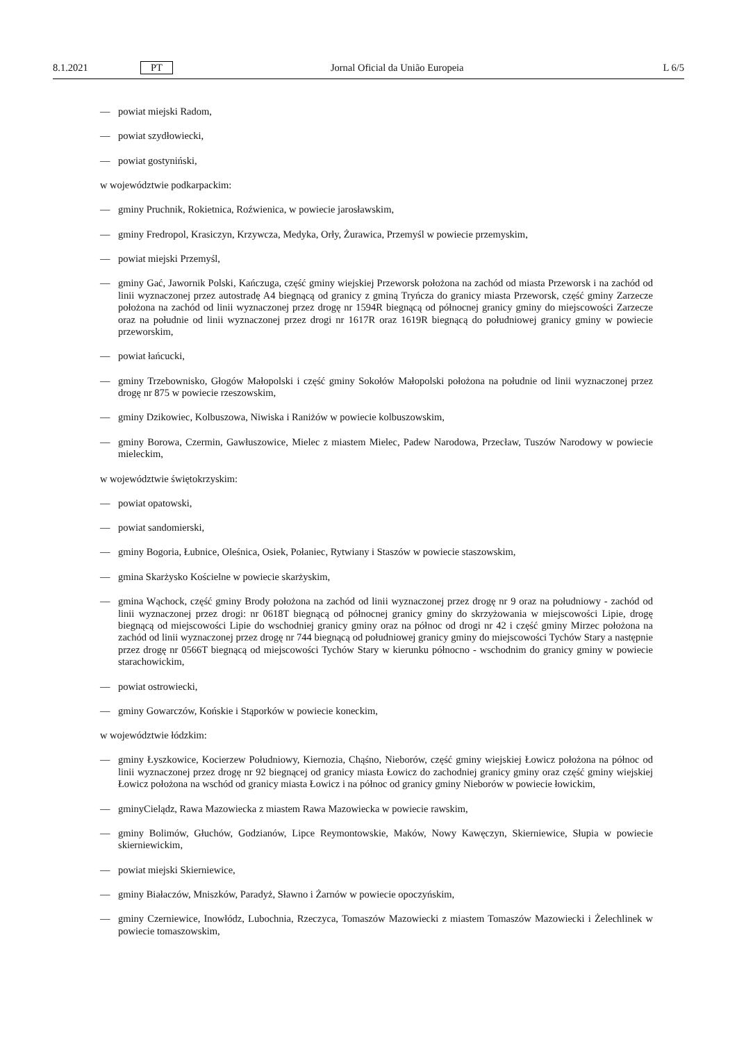8.1.2021 PT Jornal Oficial da União Europeia L 6/5
— powiat miejski Radom,
— powiat szydłowiecki,
— powiat gostyniński,
w województwie podkarpackim:
— gminy Pruchnik, Rokietnica, Roźwienica, w powiecie jarosławskim,
— gminy Fredropol, Krasiczyn, Krzywcza, Medyka, Orły, Żurawica, Przemyśl w powiecie przemyskim,
— powiat miejski Przemyśl,
— gminy Gać, Jawornik Polski, Kańczuga, część gminy wiejskiej Przeworsk położona na zachód od miasta Przeworsk i na zachód od linii wyznaczonej przez autostradę A4 biegnącą od granicy z gminą Tryńcza do granicy miasta Przeworsk, część gminy Zarzecze położona na zachód od linii wyznaczonej przez drogę nr 1594R biegnącą od północnej granicy gminy do miejscowości Zarzecze oraz na południe od linii wyznaczonej przez drogi nr 1617R oraz 1619R biegnącą do południowej granicy gminy w powiecie przeworskim,
— powiat łańcucki,
— gminy Trzebownisko, Głogów Małopolski i część gminy Sokołów Małopolski położona na południe od linii wyznaczonej przez drogę nr 875 w powiecie rzeszowskim,
— gminy Dzikowiec, Kolbuszowa, Niwiska i Raniżów w powiecie kolbuszowskim,
— gminy Borowa, Czermin, Gawłuszowice, Mielec z miastem Mielec, Padew Narodowa, Przecław, Tuszów Narodowy w powiecie mieleckim,
w województwie świętokrzyskim:
— powiat opatowski,
— powiat sandomierski,
— gminy Bogoria, Łubnice, Oleśnica, Osiek, Połaniec, Rytwiany i Staszów w powiecie staszowskim,
— gmina Skarżysko Kościelne w powiecie skarżyskim,
— gmina Wąchock, część gminy Brody położona na zachód od linii wyznaczonej przez drogę nr 9 oraz na południowy - zachód od linii wyznaczonej przez drogi: nr 0618T biegnącą od północnej granicy gminy do skrzyżowania w miejscowości Lipie, drogę biegnącą od miejscowości Lipie do wschodniej granicy gminy oraz na północ od drogi nr 42 i część gminy Mirzec położona na zachód od linii wyznaczonej przez drogę nr 744 biegnącą od południowej granicy gminy do miejscowości Tychów Stary a następnie przez drogę nr 0566T biegnącą od miejscowości Tychów Stary w kierunku północno - wschodnim do granicy gminy w powiecie starachowickim,
— powiat ostrowiecki,
— gminy Gowarczów, Końskie i Stąporków w powiecie koneckim,
w województwie łódzkim:
— gminy Łyszkowice, Kocierzew Południowy, Kiernozia, Chąśno, Nieborów, część gminy wiejskiej Łowicz położona na północ od linii wyznaczonej przez drogę nr 92 biegnącej od granicy miasta Łowicz do zachodniej granicy gminy oraz część gminy wiejskiej Łowicz położona na wschód od granicy miasta Łowicz i na północ od granicy gminy Nieborów w powiecie łowickim,
— gminyCielądz, Rawa Mazowiecka z miastem Rawa Mazowiecka w powiecie rawskim,
— gminy Bolimów, Głuchów, Godzianów, Lipce Reymontowskie, Maków, Nowy Kawęczyn, Skierniewice, Słupia w powiecie skierniewickim,
— powiat miejski Skierniewice,
— gminy Białaczów, Mniszków, Paradyż, Sławno i Żarnów w powiecie opoczyńskim,
— gminy Czerniewice, Inowłódz, Lubochnia, Rzeczyca, Tomaszów Mazowiecki z miastem Tomaszów Mazowiecki i Żelechlinek w powiecie tomaszowskim,